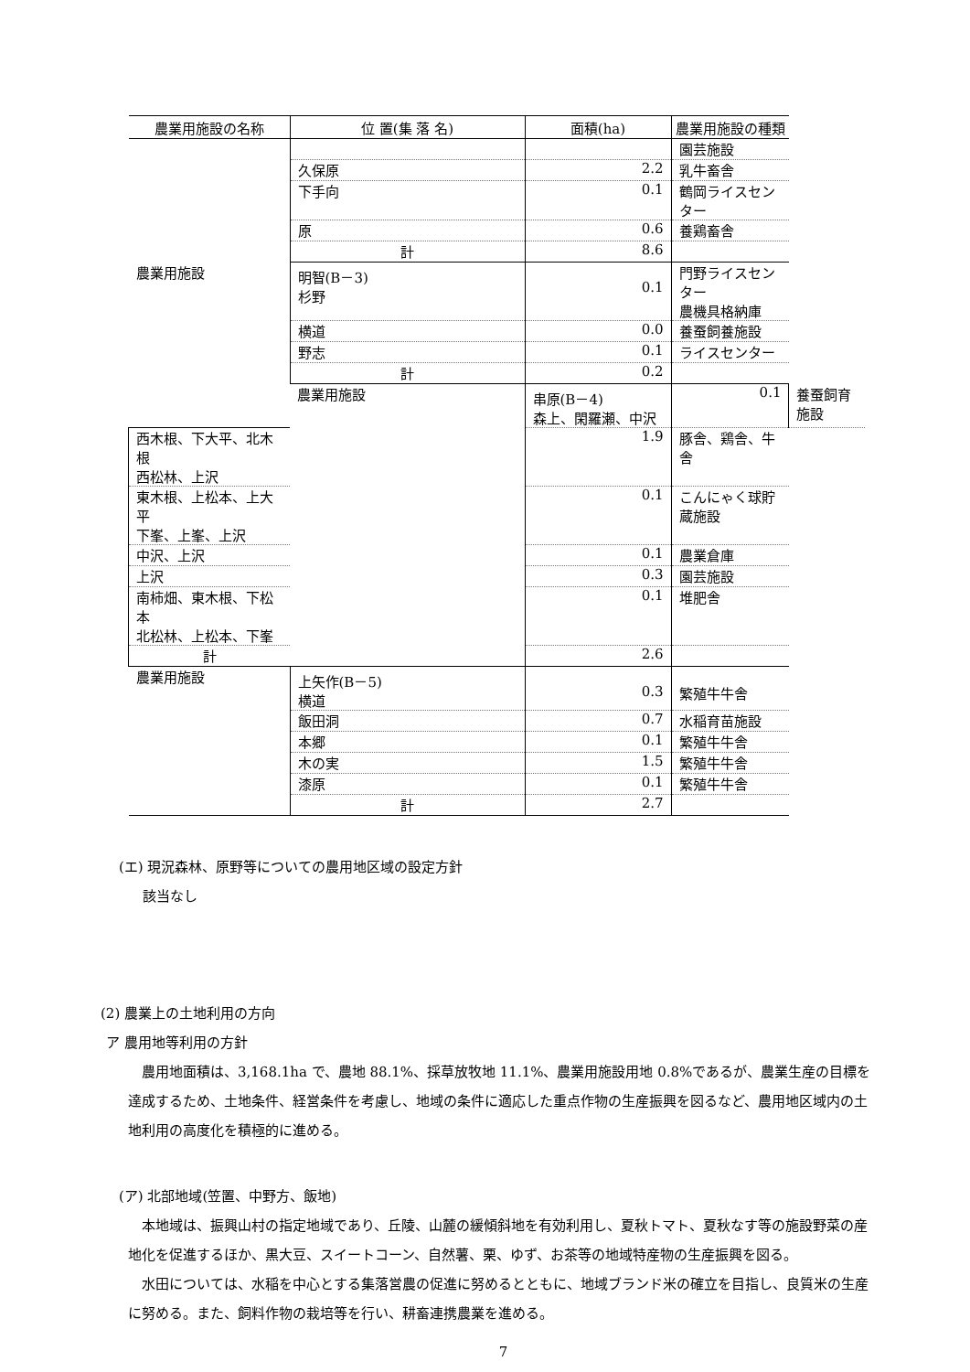| 農業用施設の名称 | 位 置(集 落 名) | 面積(ha) | 農業用施設の種類 | |
| --- | --- | --- | --- | --- |
| | | | 園芸施設 | |
| | 久保原 | 2.2 | 乳牛畜舎 | |
| | 下手向 | 0.1 | 鶴岡ライスセンター | |
| | 原 | 0.6 | 養鶏畜舎 | |
| | 計 | 8.6 | | |
| 農業用施設 | 明智(B－3) 杉野 | 0.1 | 門野ライスセンター 農機具格納庫 | |
| | 横道 | 0.0 | 養蚕飼養施設 | |
| | 野志 | 0.1 | ライスセンター | |
| | 計 | 0.2 | | |
| | 農業用施設 | 串原(B－4) 森上、閑羅瀬、中沢 | 0.1 | 養蚕飼育施設 |
| 西木根、下大平、北木根 西松林、上沢 | | 1.9 | 豚舎、鶏舎、牛舎 | |
| 東木根、上松本、上大平 下峯、上峯、上沢 | | 0.1 | こんにゃく球貯蔵施設 | |
| 中沢、上沢 | | 0.1 | 農業倉庫 | |
| 上沢 | | 0.3 | 園芸施設 | |
| 南柿畑、東木根、下松本 北松林、上松本、下峯 | | 0.1 | 堆肥舎 | |
| 計 | | 2.6 | | |
| 農業用施設 | 上矢作(B－5) 横道 | 0.3 | 繁殖牛牛舎 | |
| | 飯田洞 | 0.7 | 水稲育苗施設 | |
| | 本郷 | 0.1 | 繁殖牛牛舎 | |
| | 木の実 | 1.5 | 繁殖牛牛舎 | |
| | 漆原 | 0.1 | 繁殖牛牛舎 | |
| | 計 | 2.7 | | |
(エ) 現況森林、原野等についての農用地区域の設定方針
該当なし
(2) 農業上の土地利用の方向
ア 農用地等利用の方針
農用地面積は、3,168.1ha で、農地 88.1%、採草放牧地 11.1%、農業用施設用地 0.8%であるが、農業生産の目標を達成するため、土地条件、経営条件を考慮し、地域の条件に適応した重点作物の生産振興を図るなど、農用地区域内の土地利用の高度化を積極的に進める。
(ア) 北部地域(笠置、中野方、飯地)
本地域は、振興山村の指定地域であり、丘陵、山麓の緩傾斜地を有効利用し、夏秋トマト、夏秋なす等の施設野菜の産地化を促進するほか、黒大豆、スイートコーン、自然薯、栗、ゆず、お茶等の地域特産物の生産振興を図る。
水田については、水稲を中心とする集落営農の促進に努めるとともに、地域ブランド米の確立を目指し、良質米の生産に努める。また、飼料作物の栽培等を行い、耕畜連携農業を進める。
7